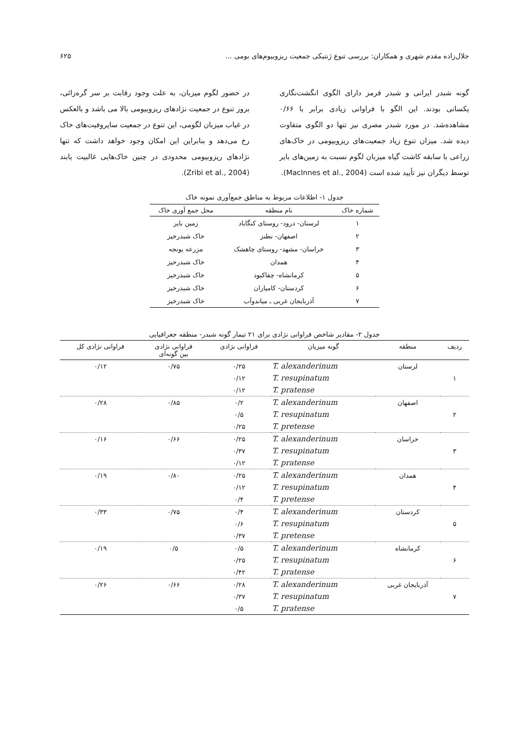جلال‌زاده مقدم شهری و همکاران: بررسی تنوع ژنتیکی جمعیت ریزوبیوم‌های بومی ... ۶۲۵
گونه شبدر ایرانی و شبدر قرمز دارای الگوی انگشت‌نگاری یکسانی بودند. این الگو با فراوانی زیادی برابر با ۰/۶۶ مشاهده‌شد. در مورد شبدر مصری نیز تنها دو الگوی متفاوت دیده شد. میزان تنوع زیاد جمعیت‌های ریزوبیومی در خاک‌های زراعی با سابقه کاشت گیاه میزبان لگوم نسبت به زمین‌های بایر توسط دیگران نیز تأیید شده است (MacInnes et al., 2004).
در حضور لگوم میزبان، به علت وجود رقابت بر سر گره‌زائی، بروز تنوع در جمعیت نژادهای ریزوبیومی بالا می باشد و بالعکس در غیاب میزبان لگومی، این تنوع در جمعیت ساپروفیت‌های خاک رخ می‌دهد و بنابراین این امکان وجود خواهد داشت که تنها نژادهای ریزوبیومی محدودی در چنین خاک‌هایی غالبیت یابند (Zribi et al., 2004).
جدول ۱- اطلاعات مربوط به مناطق جمع‌آوری نمونه خاک
| شماره خاک | نام منطقه | محل جمع آوری خاک |
| --- | --- | --- |
| ۱ | لرستان- درود- روستای کنگاباد | زمین بایر |
| ۲ | اصفهان- نطنز | خاک شبدرخیز |
| ۳ | خراسان- مشهد- روستای چاهشک | مزرعه یونجه |
| ۴ | همدان | خاک شبدرخیز |
| ۵ | کرمانشاه- چقاکبود | خاک شبدرخیز |
| ۶ | کردستان- کامیاران | خاک شبدرخیز |
| ۷ | آذربایجان غربی ـ میاندوآب | خاک شبدرخیز |
جدول ۲- مقادیر شاخص فراوانی نژادی برای ۲۱ تیمار گونه شبدر- منطقه جغرافیایی
| ردیف | منطقه | گونه میزبان | فراوانی نژادی | فراوانی نژادی بین گونه‌ای | فراوانی نژادی کل |
| --- | --- | --- | --- | --- | --- |
| ۱ | لرستان | T. alexanderinum | ۰/۲۵ | ۰/۷۵ | ۰/۱۲ |
| | | T. resupinatum | ۰/۱۲ | | |
| | | T. pratense | ۰/۱۲ | | |
| ۲ | اصفهان | T. alexanderinum | ۰/۲ | ۰/۸۵ | ۰/۲۸ |
| | | T. resupinatum | ۰/۵ | | |
| | | T. pretense | ۰/۲۵ | | |
| ۳ | خراسان | T. alexanderinum | ۰/۲۵ | ۰/۶۶ | ۰/۱۶ |
| | | T. resupinatum | ۰/۳۷ | | |
| | | T. pratense | ۰/۱۲ | | |
| ۴ | همدان | T. alexanderinum | ۰/۲۵ | ۰/۸۰ | ۰/۱۹ |
| | | T. resupinatum | ۰/۱۲ | | |
| | | T. pretense | ۰/۴ | | |
| ۵ | کردستان | T. alexanderinum | ۰/۴ | ۰/۷۵ | ۰/۳۳ |
| | | T. resupinatum | ۰/۶ | | |
| | | T. pretense | ۰/۳۷ | | |
| ۶ | کرمانشاه | T. alexanderinum | ۰/۵ | ۰/۵ | ۰/۱۹ |
| | | T. resupinatum | ۰/۲۵ | | |
| | | T. pratense | ۰/۴۲ | | |
| ۷ | آذربایجان غربی | T. alexanderinum | ۰/۲۸ | ۰/۶۶ | ۰/۲۶ |
| | | T. resupinatum | ۰/۳۷ | | |
| | | T. pratense | ۰/۵ | | |